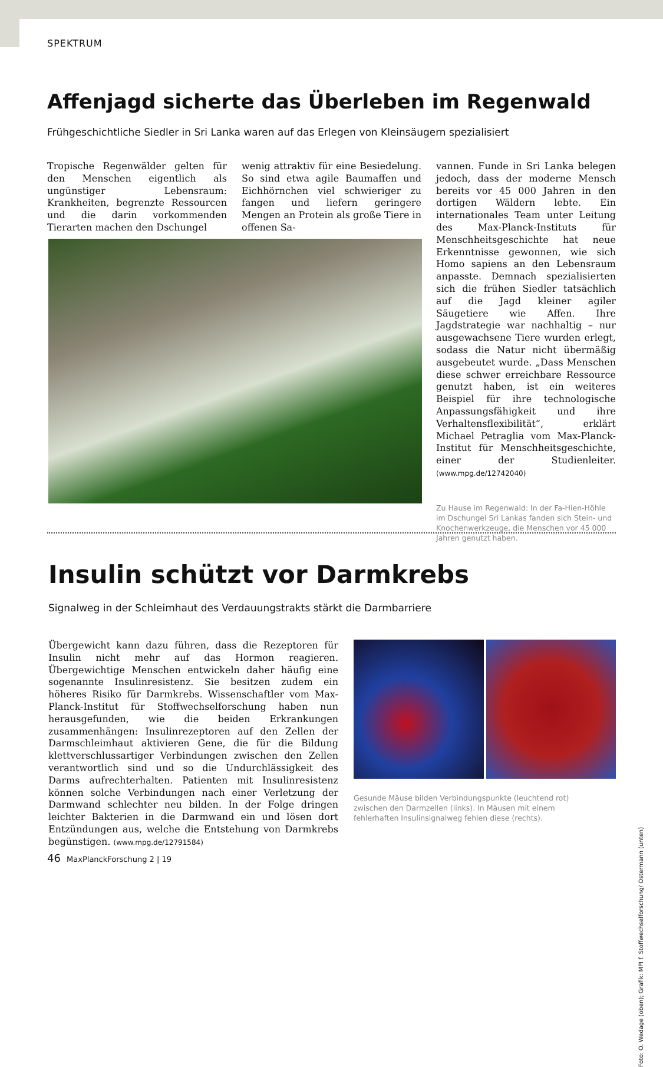SPEKTRUM
Affenjagd sicherte das Überleben im Regenwald
Frühgeschichtliche Siedler in Sri Lanka waren auf das Erlegen von Kleinsäugern spezialisiert
Tropische Regenwälder gelten für den Menschen eigentlich als ungünstiger Lebensraum: Krankheiten, begrenzte Ressourcen und die darin vorkommenden Tierarten machen den Dschungel
wenig attraktiv für eine Besiedelung. So sind etwa agile Baumaffen und Eichhörnchen viel schwieriger zu fangen und liefern geringere Mengen an Protein als große Tiere in offenen Sa-
vannen. Funde in Sri Lanka belegen jedoch, dass der moderne Mensch bereits vor 45 000 Jahren in den dortigen Wäldern lebte. Ein internationales Team unter Leitung des Max-Planck-Instituts für Menschheitsgeschichte hat neue Erkenntnisse gewonnen, wie sich Homo sapiens an den Lebensraum anpasste. Demnach spezialisierten sich die frühen Siedler tatsächlich auf die Jagd kleiner agiler Säugetiere wie Affen. Ihre Jagdstrategie war nachhaltig – nur ausgewachsene Tiere wurden erlegt, sodass die Natur nicht übermäßig ausgebeutet wurde. „Dass Menschen diese schwer erreichbare Ressource genutzt haben, ist ein weiteres Beispiel für ihre technologische Anpassungsfähigkeit und ihre Verhaltensflexibilität“, erklärt Michael Petraglia vom Max-Planck-Institut für Menschheitsgeschichte, einer der Studienleiter. (www.mpg.de/12742040)
Zu Hause im Regenwald: In der Fa-Hien-Höhle im Dschungel Sri Lankas fanden sich Stein- und Knochenwerkzeuge, die Menschen vor 45 000 Jahren genutzt haben.
Insulin schützt vor Darmkrebs
Signalweg in der Schleimhaut des Verdauungstrakts stärkt die Darmbarriere
Übergewicht kann dazu führen, dass die Rezeptoren für Insulin nicht mehr auf das Hormon reagieren. Übergewichtige Menschen entwickeln daher häufig eine sogenannte Insulinresistenz. Sie besitzen zudem ein höheres Risiko für Darmkrebs. Wissenschaftler vom Max-Planck-Institut für Stoffwechselforschung haben nun herausgefunden, wie die beiden Erkrankungen zusammenhängen: Insulinrezeptoren auf den Zellen der Darmschleimhaut aktivieren Gene, die für die Bildung klettverschlussartiger Verbindungen zwischen den Zellen verantwortlich sind und so die Undurchlässigkeit des Darms aufrechterhalten. Patienten mit Insulinresistenz können solche Verbindungen nach einer Verletzung der Darmwand schlechter neu bilden. In der Folge dringen leichter Bakterien in die Darmwand ein und lösen dort Entzündungen aus, welche die Entstehung von Darmkrebs begünstigen. (www.mpg.de/12791584)
Gesunde Mäuse bilden Verbindungspunkte (leuchtend rot) zwischen den Darmzellen (links). In Mäusen mit einem fehlerhaften Insulinsignalweg fehlen diese (rechts).
Foto: O. Wedage (oben); Grafik: MPI f. Stoffwechselforschung/ Ostermann (unten)
46 MaxPlanckForschung 2 | 19